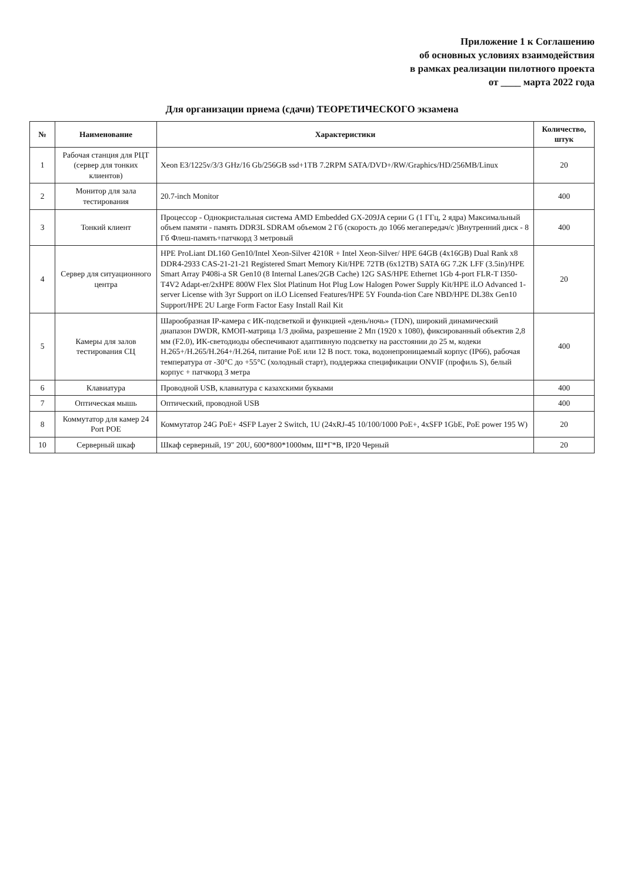Приложение 1 к Соглашению
об основных условиях взаимодействия
в рамках реализации пилотного проекта
от ____ марта 2022 года
Для организации приема (сдачи) ТЕОРЕТИЧЕСКОГО экзамена
| № | Наименование | Характеристики | Количество, штук |
| --- | --- | --- | --- |
| 1 | Рабочая станция для РЦТ (сервер для тонких клиентов) | Xeon E3/1225v/3/3 GHz/16 Gb/256GB ssd+1TB 7.2RPM SATA/DVD+/RW/Graphics/HD/256MB/Linux | 20 |
| 2 | Монитор для зала тестирования | 20.7-inch Monitor | 400 |
| 3 | Тонкий клиент | Процессор - Однокристальная система AMD Embedded GX-209JA серии G (1 ГГц, 2 ядра) Максимальный объем памяти - память DDR3L SDRAM объемом 2 Гб (скорость до 1066 мегапередач/с )Внутренний диск - 8 Гб Флеш-память+патчкорд 3 метровый | 400 |
| 4 | Сервер для ситуационного центра | HPE ProLiant DL160 Gen10/Intel Xeon-Silver 4210R + Intel Xeon-Silver/ HPE 64GB (4x16GB) Dual Rank x8 DDR4-2933 CAS-21-21-21 Registered Smart Memory Kit/HPE 72TB (6x12TB) SATA 6G 7.2K LFF (3.5in)/HPE Smart Array P408i-a SR Gen10 (8 Internal Lanes/2GB Cache) 12G SAS/HPE Ethernet 1Gb 4-port FLR-T I350-T4V2 Adapt-er/2xHPE 800W Flex Slot Platinum Hot Plug Low Halogen Power Supply Kit/HPE iLO Advanced 1-server License with 3yr Support on iLO Licensed Features/HPE 5Y Founda-tion Care NBD/HPE DL38x Gen10 Support/HPE 2U Large Form Factor Easy Install Rail Kit | 20 |
| 5 | Камеры для залов тестирования СЦ | Шарообразная IP-камера с ИК-подсветкой и функцией «день/ночь» (TDN), широкий динамический диапазон DWDR, КМОП-матрица 1/3 дюйма, разрешение 2 Мп (1920 x 1080), фиксированный объектив 2,8 мм (F2.0), ИК-светодиоды обеспечивают адаптивную подсветку на расстоянии до 25 м, кодеки H.265+/H.265/H.264+/H.264, питание PoE или 12 В пост. тока, водонепроницаемый корпус (IP66), рабочая температура от -30°C до +55°C (холодный старт), поддержка спецификации ONVIF (профиль S), белый корпус + патчкорд 3 метра | 400 |
| 6 | Клавиатура | Проводной USB, клавиатура с казахскими буквами | 400 |
| 7 | Оптическая мышь | Оптический, проводной USB | 400 |
| 8 | Коммутатор для камер 24 Port POE | Коммутатор 24G PoE+ 4SFP Layer 2 Switch, 1U (24xRJ-45 10/100/1000 PoE+, 4xSFP 1GbE, PoE power 195 W) | 20 |
| 10 | Серверный шкаф | Шкаф серверный, 19" 20U, 600*800*1000мм, Ш*Г*В, IP20 Черный | 20 |